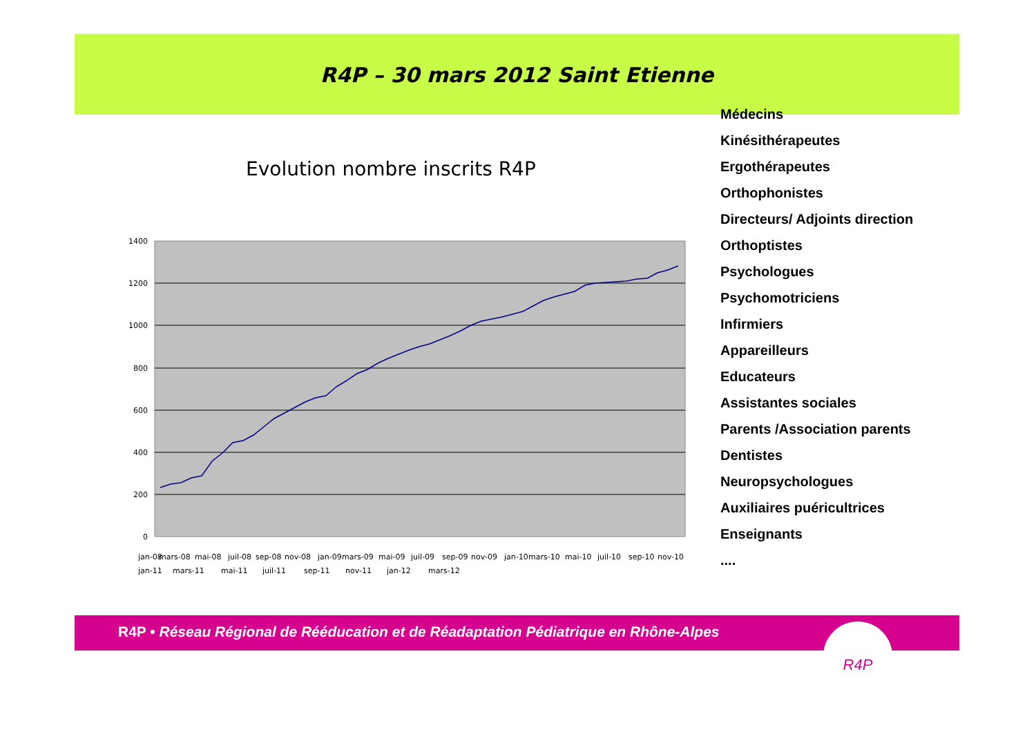R4P – 30 mars 2012 Saint Etienne
Evolution nombre inscrits R4P
1400
1200
1000
800
600
400
200
0
jan-08
mars-08
mai-08
juil-08
sep-08
nov-08
jan-09
mars-09
mai-09
juil-09
sep-09
nov-09
jan-10
mars-10
mai-10
juil-10
sep-10
nov-10
jan-11
mars-11
mai-11
juil-11
sep-11
nov-11
jan-12
mars-12
Médecins
Kinésithérapeutes
Ergothérapeutes
Orthophonistes
Directeurs/ Adjoints direction
Orthoptistes
Psychologues
Psychomotriciens
Infirmiers
Appareilleurs
Educateurs
Assistantes sociales
Parents /Association parents
Dentistes
Neuropsychologues
Auxiliaires puéricultrices
Enseignants
....
R4P • Réseau Régional de Rééducation et de Réadaptation Pédiatrique en Rhône-Alpes R4P